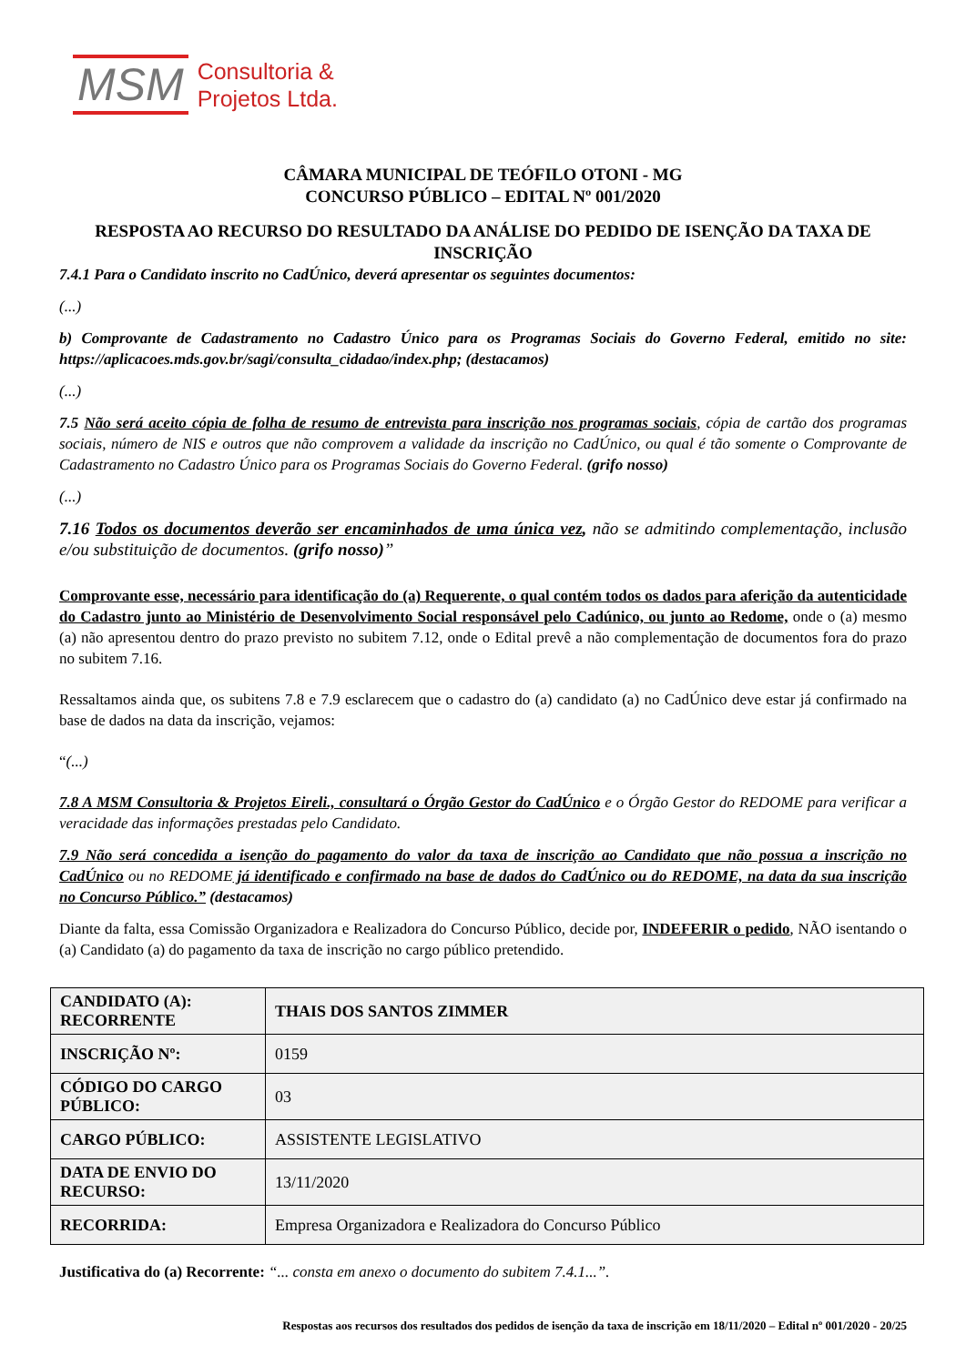MSM Consultoria &
Projetos Ltda.
CÂMARA MUNICIPAL DE TEÓFILO OTONI - MG
CONCURSO PÚBLICO – EDITAL Nº 001/2020
RESPOSTA AO RECURSO DO RESULTADO DA ANÁLISE DO PEDIDO DE ISENÇÃO DA TAXA DE INSCRIÇÃO
7.4.1 Para o Candidato inscrito no CadÚnico, deverá apresentar os seguintes documentos:
(...)
b) Comprovante de Cadastramento no Cadastro Único para os Programas Sociais do Governo Federal, emitido no site: https://aplicacoes.mds.gov.br/sagi/consulta_cidadao/index.php; (destacamos)
(...)
7.5 Não será aceito cópia de folha de resumo de entrevista para inscrição nos programas sociais, cópia de cartão dos programas sociais, número de NIS e outros que não comprovem a validade da inscrição no CadÚnico, ou qual é tão somente o Comprovante de Cadastramento no Cadastro Único para os Programas Sociais do Governo Federal. (grifo nosso)
(...)
7.16 Todos os documentos deverão ser encaminhados de uma única vez, não se admitindo complementação, inclusão e/ou substituição de documentos. (grifo nosso)”
Comprovante esse, necessário para identificação do (a) Requerente, o qual contém todos os dados para aferição da autenticidade do Cadastro junto ao Ministério de Desenvolvimento Social responsável pelo Cadúnico, ou junto ao Redome, onde o (a) mesmo (a) não apresentou dentro do prazo previsto no subitem 7.12, onde o Edital prevê a não complementação de documentos fora do prazo no subitem 7.16.
Ressaltamos ainda que, os subitens 7.8 e 7.9 esclarecem que o cadastro do (a) candidato (a) no CadÚnico deve estar já confirmado na base de dados na data da inscrição, vejamos:
“(...)
7.8 A MSM Consultoria & Projetos Eireli., consultará o Órgão Gestor do CadÚnico e o Órgão Gestor do REDOME para verificar a veracidade das informações prestadas pelo Candidato.
7.9 Não será concedida a isenção do pagamento do valor da taxa de inscrição ao Candidato que não possua a inscrição no CadÚnico ou no REDOME já identificado e confirmado na base de dados do CadÚnico ou do REDOME, na data da sua inscrição no Concurso Público.” (destacamos)
Diante da falta, essa Comissão Organizadora e Realizadora do Concurso Público, decide por, INDEFERIR o pedido, NÃO isentando o (a) Candidato (a) do pagamento da taxa de inscrição no cargo público pretendido.
| CANDIDATO (A): RECORRENTE | THAIS DOS SANTOS ZIMMER |
| INSCRIÇÃO Nº: | 0159 |
| CÓDIGO DO CARGO PÚBLICO: | 03 |
| CARGO PÚBLICO: | ASSISTENTE LEGISLATIVO |
| DATA DE ENVIO DO RECURSO: | 13/11/2020 |
| RECORRIDA: | Empresa Organizadora e Realizadora do Concurso Público |
Justificativa do (a) Recorrente: “... consta em anexo o documento do subitem 7.4.1...”.
Respostas aos recursos dos resultados dos pedidos de isenção da taxa de inscrição em 18/11/2020 – Edital nº 001/2020 - 20/25